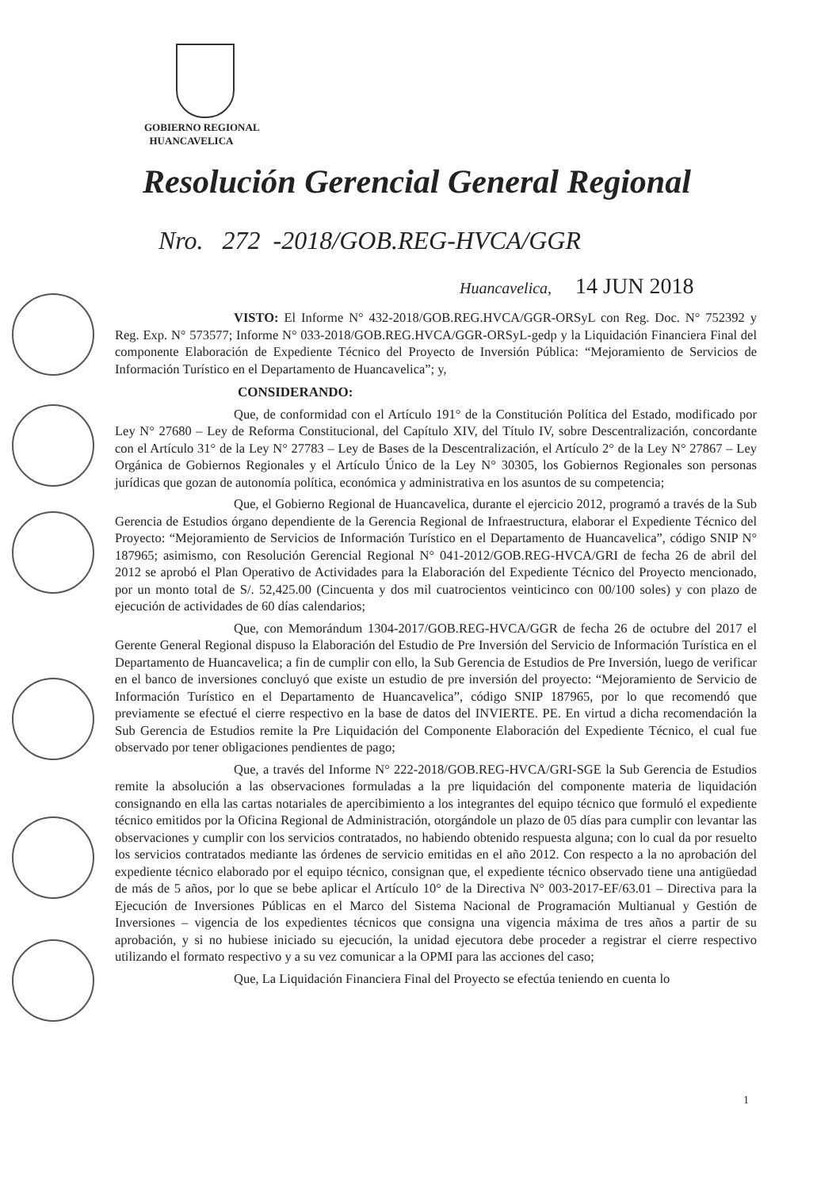GOBIERNO REGIONAL
HUANCAVELICA
Resolución Gerencial General Regional
Nro. 272 -2018/GOB.REG-HVCA/GGR
Huancavelica, 14 JUN 2018
VISTO: El Informe N° 432-2018/GOB.REG.HVCA/GGR-ORSyL con Reg. Doc. N° 752392 y Reg. Exp. N° 573577; Informe N° 033-2018/GOB.REG.HVCA/GGR-ORSyL-gedp y la Liquidación Financiera Final del componente Elaboración de Expediente Técnico del Proyecto de Inversión Pública: “Mejoramiento de Servicios de Información Turístico en el Departamento de Huancavelica”; y,
CONSIDERANDO:
Que, de conformidad con el Artículo 191° de la Constitución Política del Estado, modificado por Ley N° 27680 – Ley de Reforma Constitucional, del Capítulo XIV, del Título IV, sobre Descentralización, concordante con el Artículo 31° de la Ley N° 27783 – Ley de Bases de la Descentralización, el Artículo 2° de la Ley N° 27867 – Ley Orgánica de Gobiernos Regionales y el Artículo Único de la Ley N° 30305, los Gobiernos Regionales son personas jurídicas que gozan de autonomía política, económica y administrativa en los asuntos de su competencia;
Que, el Gobierno Regional de Huancavelica, durante el ejercicio 2012, programó a través de la Sub Gerencia de Estudios órgano dependiente de la Gerencia Regional de Infraestructura, elaborar el Expediente Técnico del Proyecto: “Mejoramiento de Servicios de Información Turístico en el Departamento de Huancavelica”, código SNIP N° 187965; asimismo, con Resolución Gerencial Regional N° 041-2012/GOB.REG-HVCA/GRI de fecha 26 de abril del 2012 se aprobó el Plan Operativo de Actividades para la Elaboración del Expediente Técnico del Proyecto mencionado, por un monto total de S/. 52,425.00 (Cincuenta y dos mil cuatrocientos veinticinco con 00/100 soles) y con plazo de ejecución de actividades de 60 días calendarios;
Que, con Memorándum 1304-2017/GOB.REG-HVCA/GGR de fecha 26 de octubre del 2017 el Gerente General Regional dispuso la Elaboración del Estudio de Pre Inversión del Servicio de Información Turística en el Departamento de Huancavelica; a fin de cumplir con ello, la Sub Gerencia de Estudios de Pre Inversión, luego de verificar en el banco de inversiones concluyó que existe un estudio de pre inversión del proyecto: “Mejoramiento de Servicio de Información Turístico en el Departamento de Huancavelica”, código SNIP 187965, por lo que recomendó que previamente se efectué el cierre respectivo en la base de datos del INVIERTE. PE. En virtud a dicha recomendación la Sub Gerencia de Estudios remite la Pre Liquidación del Componente Elaboración del Expediente Técnico, el cual fue observado por tener obligaciones pendientes de pago;
Que, a través del Informe N° 222-2018/GOB.REG-HVCA/GRI-SGE la Sub Gerencia de Estudios remite la absolución a las observaciones formuladas a la pre liquidación del componente materia de liquidación consignando en ella las cartas notariales de apercibimiento a los integrantes del equipo técnico que formuló el expediente técnico emitidos por la Oficina Regional de Administración, otorgándole un plazo de 05 días para cumplir con levantar las observaciones y cumplir con los servicios contratados, no habiendo obtenido respuesta alguna; con lo cual da por resuelto los servicios contratados mediante las órdenes de servicio emitidas en el año 2012. Con respecto a la no aprobación del expediente técnico elaborado por el equipo técnico, consignan que, el expediente técnico observado tiene una antigüedad de más de 5 años, por lo que se bebe aplicar el Artículo 10° de la Directiva N° 003-2017-EF/63.01 – Directiva para la Ejecución de Inversiones Públicas en el Marco del Sistema Nacional de Programación Multianual y Gestión de Inversiones – vigencia de los expedientes técnicos que consigna una vigencia máxima de tres años a partir de su aprobación, y si no hubiese iniciado su ejecución, la unidad ejecutora debe proceder a registrar el cierre respectivo utilizando el formato respectivo y a su vez comunicar a la OPMI para las acciones del caso;
Que, La Liquidación Financiera Final del Proyecto se efectúa teniendo en cuenta lo
1